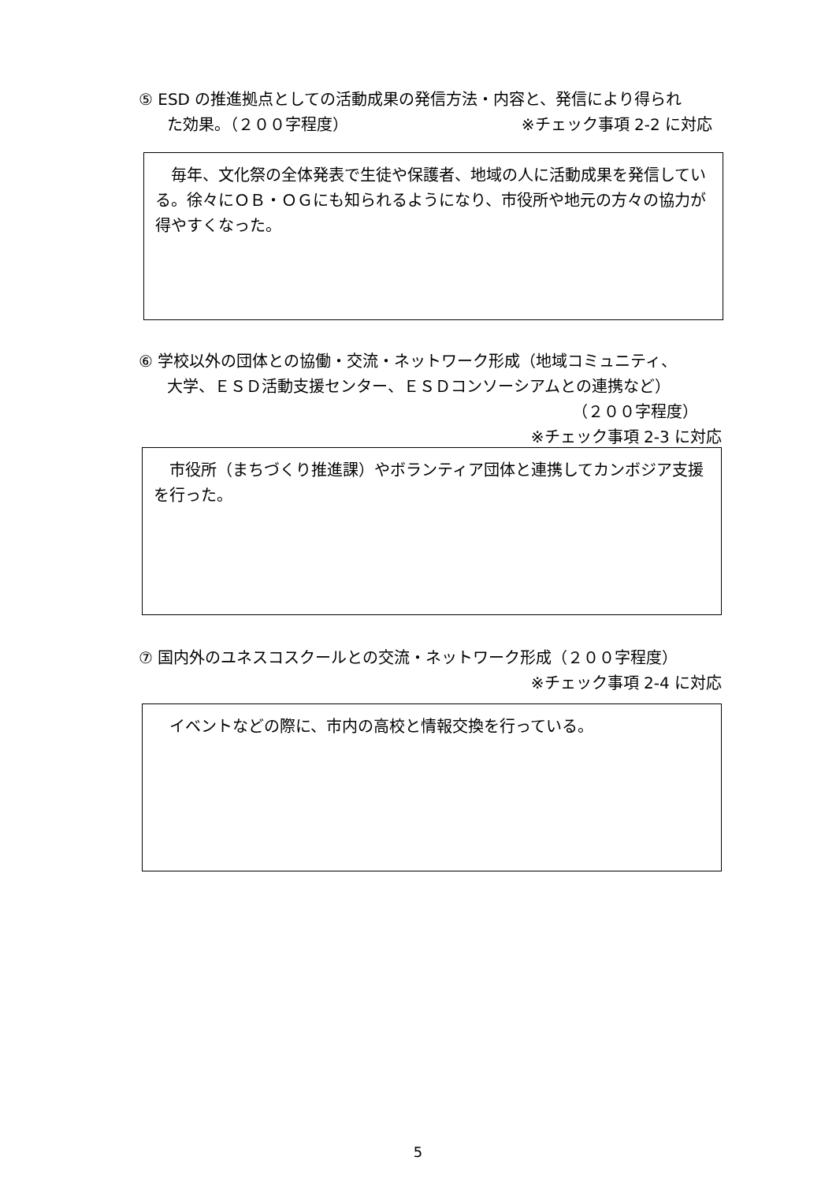⑤ ESD の推進拠点としての活動成果の発信方法・内容と、発信により得られ
た効果。（２００字程度） ※チェック事項 2-2 に対応
　毎年、文化祭の全体発表で生徒や保護者、地域の人に活動成果を発信している。徐々にＯＢ・ＯＧにも知られるようになり、市役所や地元の方々の協力が得やすくなった。
⑥ 学校以外の団体との協働・交流・ネットワーク形成（地域コミュニティ、
大学、ＥＳＤ活動支援センター、ＥＳＤコンソーシアムとの連携など）
（２００字程度）
※チェック事項 2-3 に対応
　市役所（まちづくり推進課）やボランティア団体と連携してカンボジア支援を行った。
⑦ 国内外のユネスコスクールとの交流・ネットワーク形成（２００字程度）
※チェック事項 2-4 に対応
　イベントなどの際に、市内の高校と情報交換を行っている。
5